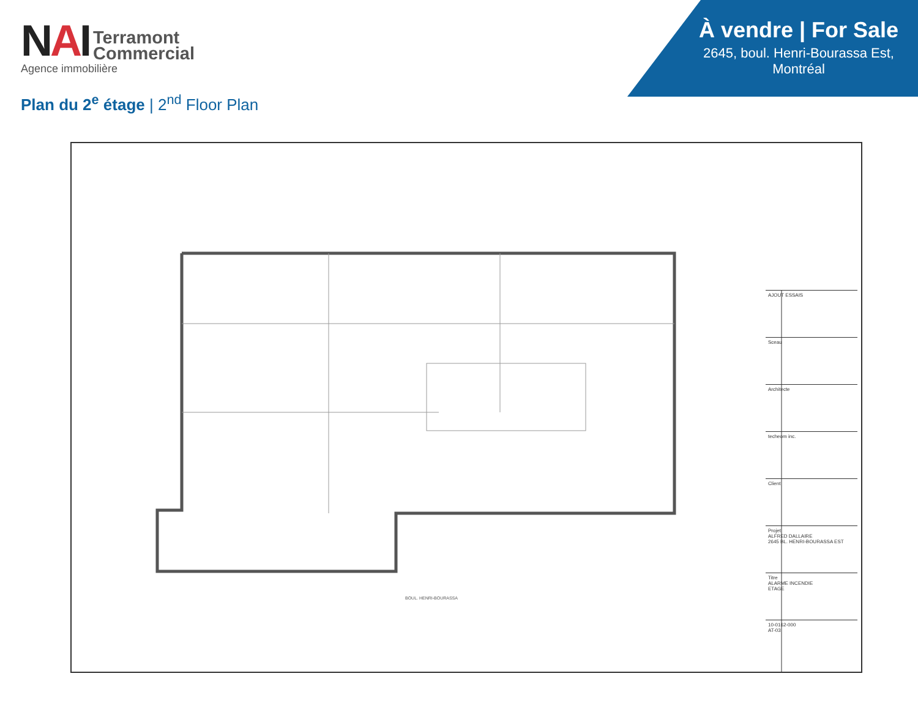NAI
Terramont
Commercial
Agence immobilière
Plan du 2<sup>e</sup> étage | 2<sup>nd</sup> Floor Plan
À vendre | For Sale
2645, boul. Henri-Bourassa Est, Montréal
BOUL. HENRI-BOURASSA
AJOUT ESSAIS
Sceau
Architecte
techeom inc.
Client
Projet
ALFRED DALLAIRE
2645 BL. HENRI-BOURASSA EST
Titre
ALARME INCENDIE
ETAGE
10-0162-000
AT-03